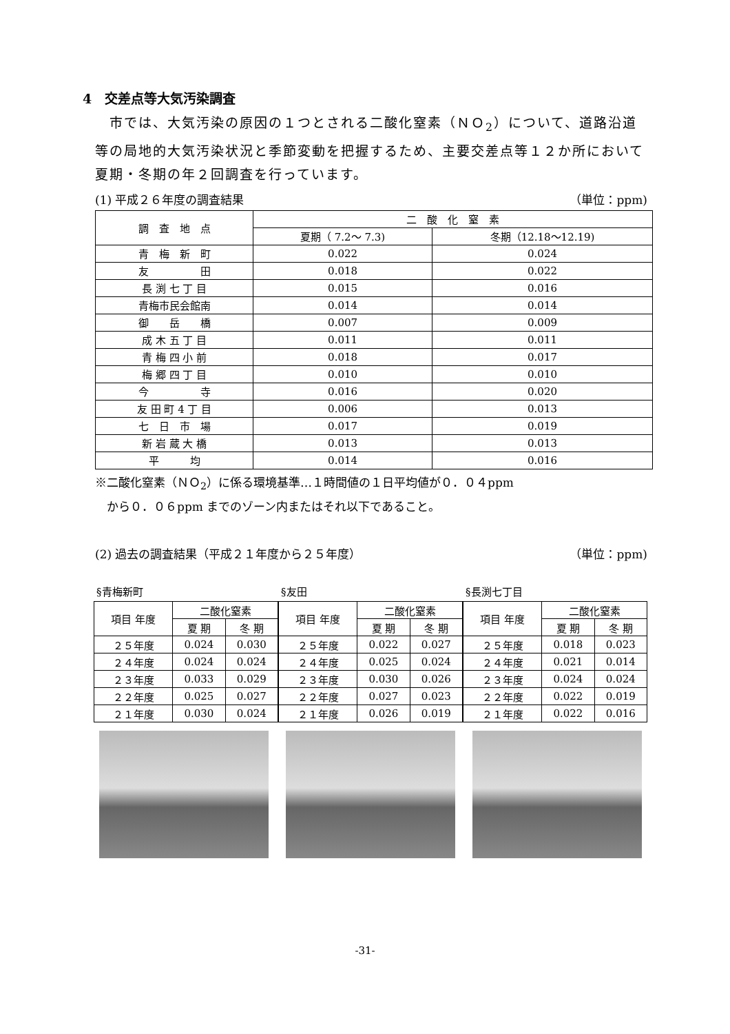4　交差点等大気汚染調査
　市では、大気汚染の原因の１つとされる二酸化窒素（ＮＯ<sub>2</sub>）について、道路沿道等の局地的大気汚染状況と季節変動を把握するため、主要交差点等１２か所において夏期・冬期の年２回調査を行っています。
(1) 平成２６年度の調査結果 （単位：ppm)
| 調 査 地 点 | 二 酸 化 窒 素 | |
| --- | --- | --- |
| | 夏期（ 7.2～ 7.3) | 冬期（12.18～12.19) |
| 青 梅 新 町 | 0.022 | 0.024 |
| 友 田 | 0.018 | 0.022 |
| 長 渕 七 丁 目 | 0.015 | 0.016 |
| 青梅市民会館南 | 0.014 | 0.014 |
| 御 岳 橋 | 0.007 | 0.009 |
| 成 木 五 丁 目 | 0.011 | 0.011 |
| 青 梅 四 小 前 | 0.018 | 0.017 |
| 梅 郷 四 丁 目 | 0.010 | 0.010 |
| 今 寺 | 0.016 | 0.020 |
| 友 田 町 4 丁 目 | 0.006 | 0.013 |
| 七 日 市 場 | 0.017 | 0.019 |
| 新 岩 蔵 大 橋 | 0.013 | 0.013 |
| 平 均 | 0.014 | 0.016 |
※二酸化窒素（ＮＯ<sub>2</sub>）に係る環境基準…１時間値の１日平均値が０．０４ppm
　から０．０６ppm までのゾーン内またはそれ以下であること。
(2) 過去の調査結果（平成２１年度から２５年度） （単位：ppm)
§青梅新町
| 項目 年度 | 二酸化窒素 | |
| --- | --- | --- |
| | 夏 期 | 冬 期 |
| ２５年度 | 0.024 | 0.030 |
| ２４年度 | 0.024 | 0.024 |
| ２３年度 | 0.033 | 0.029 |
| ２２年度 | 0.025 | 0.027 |
| ２１年度 | 0.030 | 0.024 |
§友田
| 項目 年度 | 二酸化窒素 | |
| --- | --- | --- |
| | 夏 期 | 冬 期 |
| ２５年度 | 0.022 | 0.027 |
| ２４年度 | 0.025 | 0.024 |
| ２３年度 | 0.030 | 0.026 |
| ２２年度 | 0.027 | 0.023 |
| ２１年度 | 0.026 | 0.019 |
§長渕七丁目
| 項目 年度 | 二酸化窒素 | |
| --- | --- | --- |
| | 夏 期 | 冬 期 |
| ２５年度 | 0.018 | 0.023 |
| ２４年度 | 0.021 | 0.014 |
| ２３年度 | 0.024 | 0.024 |
| ２２年度 | 0.022 | 0.019 |
| ２１年度 | 0.022 | 0.016 |
-31-